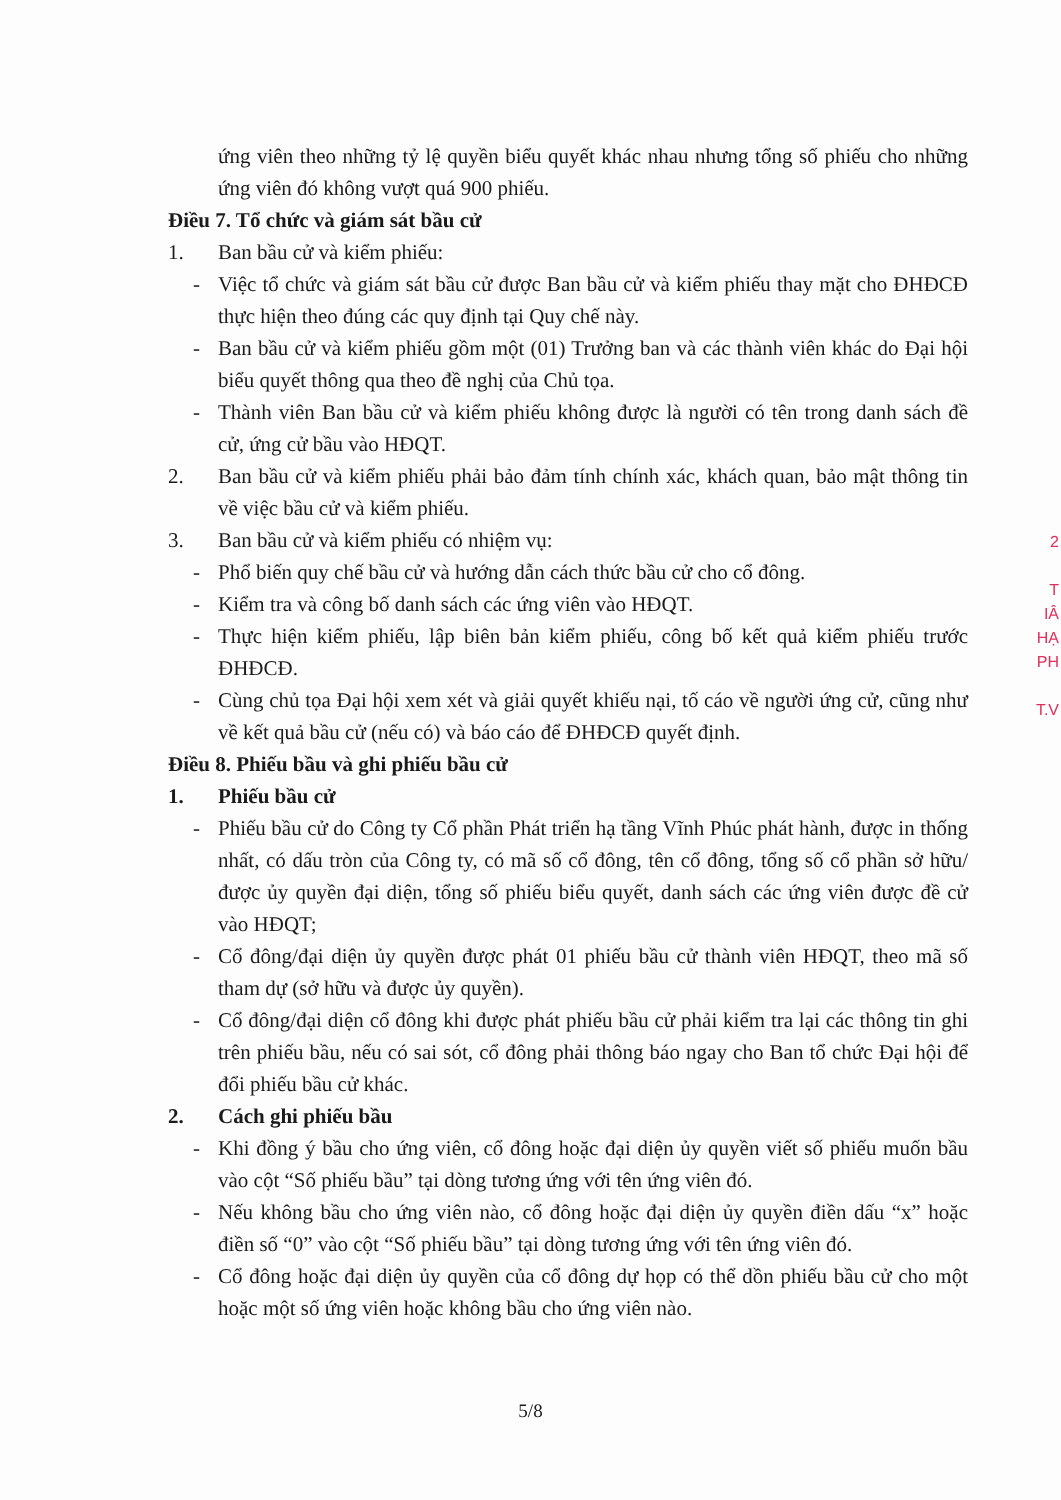ứng viên theo những tỷ lệ quyền biểu quyết khác nhau nhưng tổng số phiếu cho những ứng viên đó không vượt quá 900 phiếu.
Điều 7. Tổ chức và giám sát bầu cử
1. Ban bầu cử và kiểm phiếu:
- Việc tổ chức và giám sát bầu cử được Ban bầu cử và kiểm phiếu thay mặt cho ĐHĐCĐ thực hiện theo đúng các quy định tại Quy chế này.
- Ban bầu cử và kiểm phiếu gồm một (01) Trưởng ban và các thành viên khác do Đại hội biểu quyết thông qua theo đề nghị của Chủ tọa.
- Thành viên Ban bầu cử và kiểm phiếu không được là người có tên trong danh sách đề cử, ứng cử bầu vào HĐQT.
2. Ban bầu cử và kiểm phiếu phải bảo đảm tính chính xác, khách quan, bảo mật thông tin về việc bầu cử và kiểm phiếu.
3. Ban bầu cử và kiểm phiếu có nhiệm vụ:
- Phổ biến quy chế bầu cử và hướng dẫn cách thức bầu cử cho cổ đông.
- Kiểm tra và công bố danh sách các ứng viên vào HĐQT.
- Thực hiện kiểm phiếu, lập biên bản kiểm phiếu, công bố kết quả kiểm phiếu trước ĐHĐCĐ.
- Cùng chủ tọa Đại hội xem xét và giải quyết khiếu nại, tố cáo về người ứng cử, cũng như về kết quả bầu cử (nếu có) và báo cáo để ĐHĐCĐ quyết định.
Điều 8. Phiếu bầu và ghi phiếu bầu cử
1. Phiếu bầu cử
- Phiếu bầu cử do Công ty Cổ phần Phát triển hạ tầng Vĩnh Phúc phát hành, được in thống nhất, có dấu tròn của Công ty, có mã số cổ đông, tên cổ đông, tổng số cổ phần sở hữu/được ủy quyền đại diện, tổng số phiếu biểu quyết, danh sách các ứng viên được đề cử vào HĐQT;
- Cổ đông/đại diện ủy quyền được phát 01 phiếu bầu cử thành viên HĐQT, theo mã số tham dự (sở hữu và được ủy quyền).
- Cổ đông/đại diện cổ đông khi được phát phiếu bầu cử phải kiểm tra lại các thông tin ghi trên phiếu bầu, nếu có sai sót, cổ đông phải thông báo ngay cho Ban tổ chức Đại hội để đổi phiếu bầu cử khác.
2. Cách ghi phiếu bầu
- Khi đồng ý bầu cho ứng viên, cổ đông hoặc đại diện ủy quyền viết số phiếu muốn bầu vào cột “Số phiếu bầu” tại dòng tương ứng với tên ứng viên đó.
- Nếu không bầu cho ứng viên nào, cổ đông hoặc đại diện ủy quyền điền dấu “x” hoặc điền số “0” vào cột “Số phiếu bầu” tại dòng tương ứng với tên ứng viên đó.
- Cổ đông hoặc đại diện ủy quyền của cổ đông dự họp có thể dồn phiếu bầu cử cho một hoặc một số ứng viên hoặc không bầu cho ứng viên nào.
2
T
IÂ
HẠ
PH
T.V
5/8